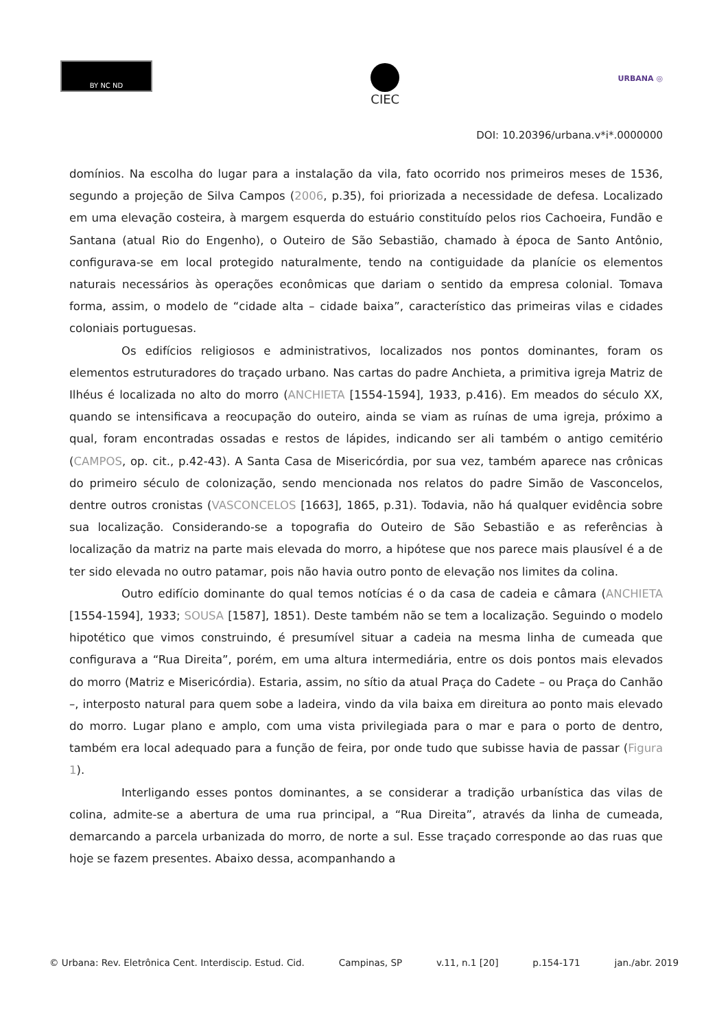BY NC ND
CIEC
URBANA ◎
DOI: 10.20396/urbana.v*i*.0000000
domínios. Na escolha do lugar para a instalação da vila, fato ocorrido nos primeiros meses de 1536, segundo a projeção de Silva Campos (2006, p.35), foi priorizada a necessidade de defesa. Localizado em uma elevação costeira, à margem esquerda do estuário constituído pelos rios Cachoeira, Fundão e Santana (atual Rio do Engenho), o Outeiro de São Sebastião, chamado à época de Santo Antônio, configurava-se em local protegido naturalmente, tendo na contiguidade da planície os elementos naturais necessários às operações econômicas que dariam o sentido da empresa colonial. Tomava forma, assim, o modelo de “cidade alta – cidade baixa”, característico das primeiras vilas e cidades coloniais portuguesas.
Os edifícios religiosos e administrativos, localizados nos pontos dominantes, foram os elementos estruturadores do traçado urbano. Nas cartas do padre Anchieta, a primitiva igreja Matriz de Ilhéus é localizada no alto do morro (ANCHIETA [1554-1594], 1933, p.416). Em meados do século XX, quando se intensificava a reocupação do outeiro, ainda se viam as ruínas de uma igreja, próximo a qual, foram encontradas ossadas e restos de lápides, indicando ser ali também o antigo cemitério (CAMPOS, op. cit., p.42-43). A Santa Casa de Misericórdia, por sua vez, também aparece nas crônicas do primeiro século de colonização, sendo mencionada nos relatos do padre Simão de Vasconcelos, dentre outros cronistas (VASCONCELOS [1663], 1865, p.31). Todavia, não há qualquer evidência sobre sua localização. Considerando-se a topografia do Outeiro de São Sebastião e as referências à localização da matriz na parte mais elevada do morro, a hipótese que nos parece mais plausível é a de ter sido elevada no outro patamar, pois não havia outro ponto de elevação nos limites da colina.
Outro edifício dominante do qual temos notícias é o da casa de cadeia e câmara (ANCHIETA [1554-1594], 1933; SOUSA [1587], 1851). Deste também não se tem a localização. Seguindo o modelo hipotético que vimos construindo, é presumível situar a cadeia na mesma linha de cumeada que configurava a “Rua Direita”, porém, em uma altura intermediária, entre os dois pontos mais elevados do morro (Matriz e Misericórdia). Estaria, assim, no sítio da atual Praça do Cadete – ou Praça do Canhão –, interposto natural para quem sobe a ladeira, vindo da vila baixa em direitura ao ponto mais elevado do morro. Lugar plano e amplo, com uma vista privilegiada para o mar e para o porto de dentro, também era local adequado para a função de feira, por onde tudo que subisse havia de passar (Figura 1).
Interligando esses pontos dominantes, a se considerar a tradição urbanística das vilas de colina, admite-se a abertura de uma rua principal, a “Rua Direita”, através da linha de cumeada, demarcando a parcela urbanizada do morro, de norte a sul. Esse traçado corresponde ao das ruas que hoje se fazem presentes. Abaixo dessa, acompanhando a
© Urbana: Rev. Eletrônica Cent. Interdiscip. Estud. Cid. Campinas, SP v.11, n.1 [20] p.154-171 jan./abr. 2019